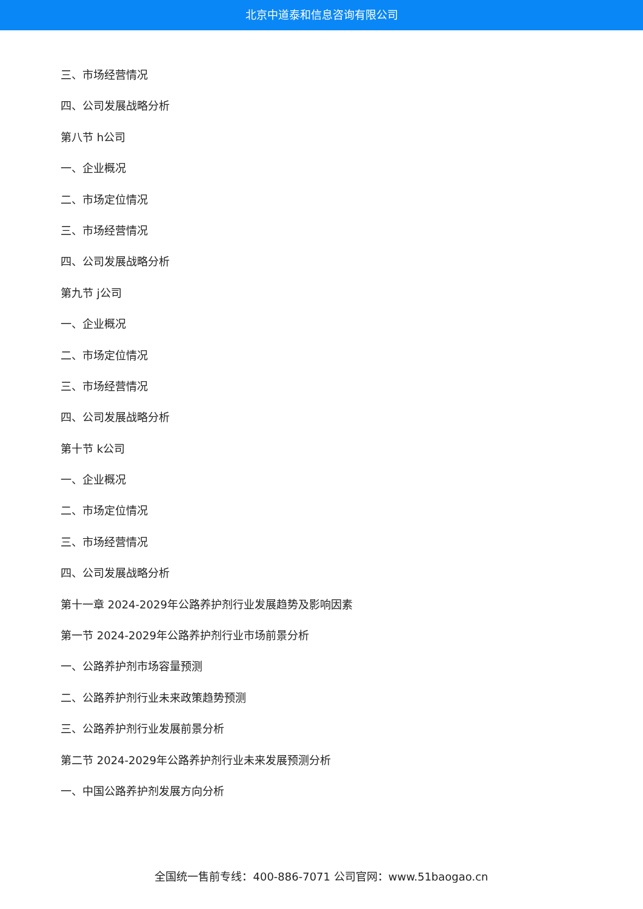北京中道泰和信息咨询有限公司
三、市场经营情况
四、公司发展战略分析
第八节 h公司
一、企业概况
二、市场定位情况
三、市场经营情况
四、公司发展战略分析
第九节 j公司
一、企业概况
二、市场定位情况
三、市场经营情况
四、公司发展战略分析
第十节 k公司
一、企业概况
二、市场定位情况
三、市场经营情况
四、公司发展战略分析
第十一章 2024-2029年公路养护剂行业发展趋势及影响因素
第一节 2024-2029年公路养护剂行业市场前景分析
一、公路养护剂市场容量预测
二、公路养护剂行业未来政策趋势预测
三、公路养护剂行业发展前景分析
第二节 2024-2029年公路养护剂行业未来发展预测分析
一、中国公路养护剂发展方向分析
全国统一售前专线：400-886-7071 公司官网：www.51baogao.cn